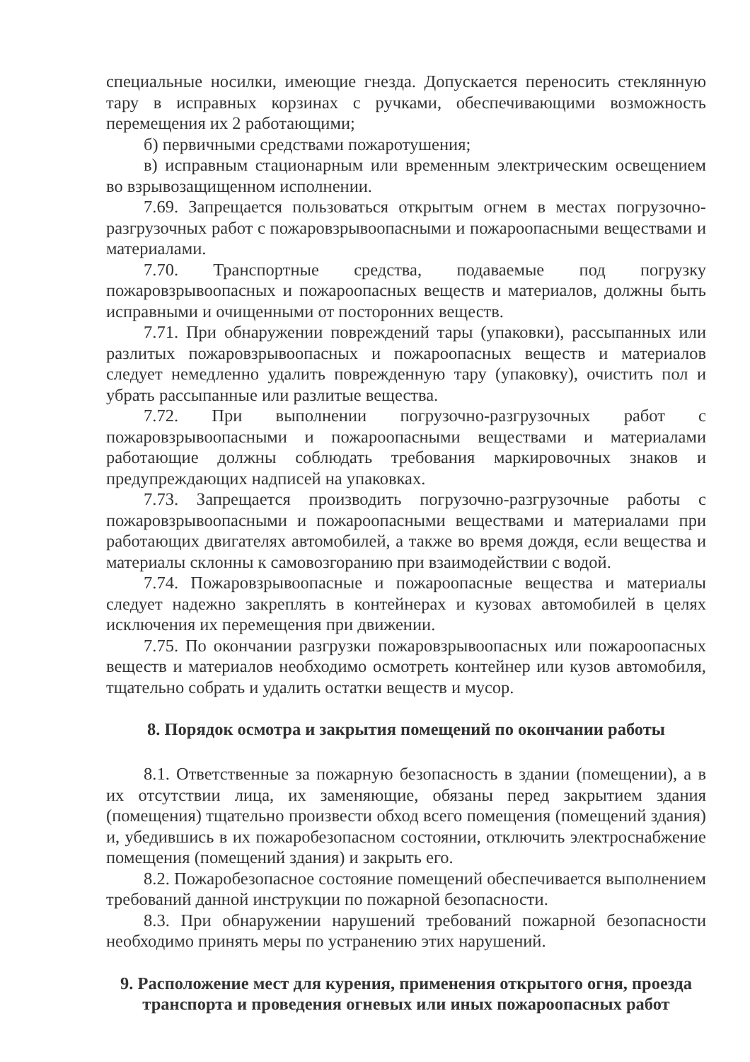специальные носилки, имеющие гнезда. Допускается переносить стеклянную тару в исправных корзинах с ручками, обеспечивающими возможность перемещения их 2 работающими;
б) первичными средствами пожаротушения;
в) исправным стационарным или временным электрическим освещением во взрывозащищенном исполнении.
7.69. Запрещается пользоваться открытым огнем в местах погрузочно-разгрузочных работ с пожаровзрывоопасными и пожароопасными веществами и материалами.
7.70. Транспортные средства, подаваемые под погрузку пожаровзрывоопасных и пожароопасных веществ и материалов, должны быть исправными и очищенными от посторонних веществ.
7.71. При обнаружении повреждений тары (упаковки), рассыпанных или разлитых пожаровзрывоопасных и пожароопасных веществ и материалов следует немедленно удалить поврежденную тару (упаковку), очистить пол и убрать рассыпанные или разлитые вещества.
7.72. При выполнении погрузочно-разгрузочных работ с пожаровзрывоопасными и пожароопасными веществами и материалами работающие должны соблюдать требования маркировочных знаков и предупреждающих надписей на упаковках.
7.73. Запрещается производить погрузочно-разгрузочные работы с пожаровзрывоопасными и пожароопасными веществами и материалами при работающих двигателях автомобилей, а также во время дождя, если вещества и материалы склонны к самовозгоранию при взаимодействии с водой.
7.74. Пожаровзрывоопасные и пожароопасные вещества и материалы следует надежно закреплять в контейнерах и кузовах автомобилей в целях исключения их перемещения при движении.
7.75. По окончании разгрузки пожаровзрывоопасных или пожароопасных веществ и материалов необходимо осмотреть контейнер или кузов автомобиля, тщательно собрать и удалить остатки веществ и мусор.
8. Порядок осмотра и закрытия помещений по окончании работы
8.1. Ответственные за пожарную безопасность в здании (помещении), а в их отсутствии лица, их заменяющие, обязаны перед закрытием здания (помещения) тщательно произвести обход всего помещения (помещений здания) и, убедившись в их пожаробезопасном состоянии, отключить электроснабжение помещения (помещений здания) и закрыть его.
8.2. Пожаробезопасное состояние помещений обеспечивается выполнением требований данной инструкции по пожарной безопасности.
8.3. При обнаружении нарушений требований пожарной безопасности необходимо принять меры по устранению этих нарушений.
9. Расположение мест для курения, применения открытого огня, проезда транспорта и проведения огневых или иных пожароопасных работ